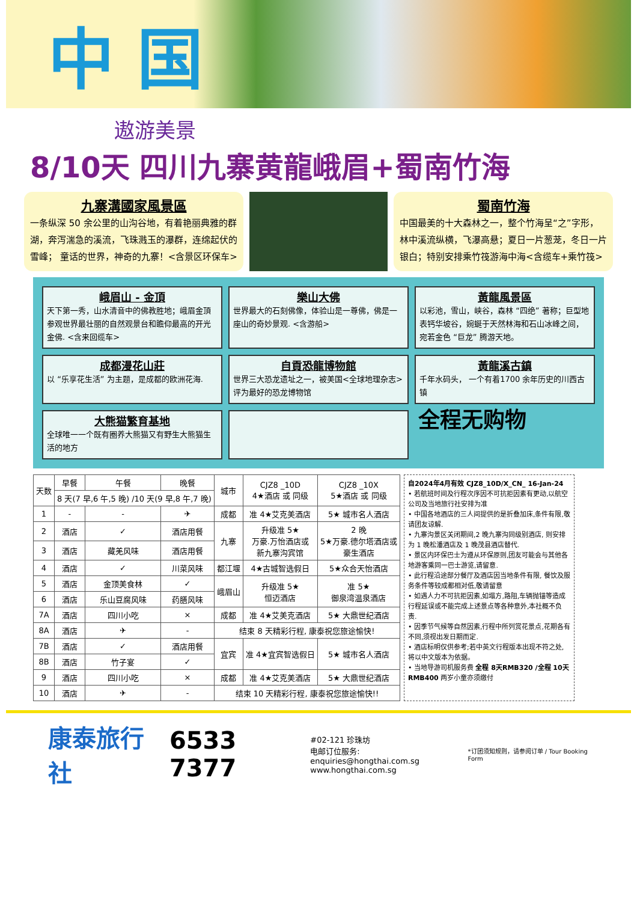中 国
遨游美景
8/10天 四川九寨黄龍峨眉+蜀南竹海
九寨溝國家風景區
一条纵深 50 余公里的山沟谷地，有着艳丽典雅的群湖，奔泻湍急的溪流，飞珠溅玉的瀑群，连绵起伏的雪峰； 童话的世界，神奇的九寨！<含景区环保车>
蜀南竹海
中国最美的十大森林之一，整个竹海呈“之”字形，林中溪流纵横，飞瀑高悬；夏日一片葱茏，冬日一片银白；特别安排乘竹筏游海中海<含缆车+乘竹筏>
峨眉山 - 金頂
天下第一秀，山水清音中的佛教胜地；峨眉金頂参观世界最壮丽的自然观景台和瞻仰最高的开光金佛. <含来回缆车>
樂山大佛
世界最大的石刻佛像，体验山是一尊佛，佛是一座山的奇妙景观. <含游船>
黃龍風景區
以彩池，雪山，峡谷，森林 “四绝” 著称；巨型地表钙华坡谷，婉蜒于天然林海和石山冰峰之间，宛若金色 “巨龙” 腾游天地。
成都漫花山莊
以 “乐享花生活” 为主题，是成都的欧洲花海.
自貢恐龍博物館
世界三大恐龙遗址之一，被美国<全球地理杂志>评为最好的恐龙博物馆
黃龍溪古鎮
千年水码头， 一个有着1700 余年历史的川西古镇
大熊猫繁育基地
全球唯一一个既有圈养大熊猫又有野生大熊猫生活的地方
全程无购物
| 天数 | 早餐 | 午餐 | 晚餐 | 城市 | CJZ8 _10D 4★酒店 或 同级 | CJZ8 _10X 5★酒店 或 同级 |
| --- | --- | --- | --- | --- | --- | --- |
| | 8 天(7 早,6 午,5 晚) /10 天(9 早,8 午,7 晚) | | | | | |
| 1 | - | - | ✈ | 成都 | 准 4★艾克美酒店 | 5★ 城市名人酒店 |
| 2 | 酒店 | ✓ | 酒店用餐 | 九寨 | 升级准 5★ 万豪.万怡酒店或 新九寨沟宾馆 | 2 晚 5★万豪.德尔塔酒店或 豪生酒店 |
| 3 | 酒店 | 藏羌风味 | 酒店用餐 | | | |
| 4 | 酒店 | ✓ | 川菜风味 | 都江堰 | 4★古城智选假日 | 5★众合天怡酒店 |
| 5 | 酒店 | 金顶美食林 | ✓ | 峨眉山 | 升级准 5★ 恒迈酒店 | 准 5★ 御泉湾温泉酒店 |
| 6 | 酒店 | 乐山豆腐风味 | 药膳风味 | | | |
| 7A | 酒店 | 四川小吃 | × | 成都 | 准 4★艾美克酒店 | 5★ 大鼎世纪酒店 |
| 8A | 酒店 | ✈ | - | 结束 8 天精彩行程, 康泰祝您旅途愉快! | | |
| 7B | 酒店 | ✓ | 酒店用餐 | 宜宾 | 准 4★宜宾智选假日 | 5★ 城市名人酒店 |
| 8B | 酒店 | 竹子宴 | ✓ | | | |
| 9 | 酒店 | 四川小吃 | × | 成都 | 准 4★艾克美酒店 | 5★ 大鼎世纪酒店 |
| 10 | 酒店 | ✈ | - | 结束 10 天精彩行程, 康泰祝您旅途愉快!! | | |
自2024年4月有效 CJZ8_10D/X_CN_ 16-Jan-24
• 若航班时间及行程次序因不可抗拒因素有更动,以航空公司及当地旅行社安排为准
• 中国各地酒店的三人间提供的是折叠加床,条件有限,敬请团友谅解.
• 九寨沟景区关闭期间,2 晚九寨沟同级别酒店, 则安排为 1 晚松潘酒店及 1 晚茂县酒店替代.
• 景区内环保巴士为遵从环保原则,团友可能会与其他各地游客乘同一巴士游览,请留意.
• 此行程沿途部分餐厅及酒店因当地条件有限, 餐饮及服务条件等较成都相对低,敬请留意
• 如遇人力不可抗拒因素,如塌方,路阻,车辆抛锚等造成行程延误或不能完成上述景点等各种意外,本社概不负责.
• 因季节气候等自然因素,行程中所列赏花景点,花期各有不同,须视出发日期而定.
• 酒店标明仅供参考;若中英文行程版本出现不符之处,将以中文版本为依据。
• 当地导游司机服务费 全程 8天RMB320 /全程 10天RMB400 两岁小童亦须缴付
康泰旅行社 6533 7377 #02-121 珍珠坊
电邮订位服务: enquiries@hongthai.com.sg
www.hongthai.com.sg *订团须知规则，请参阅订单 / Tour Booking Form